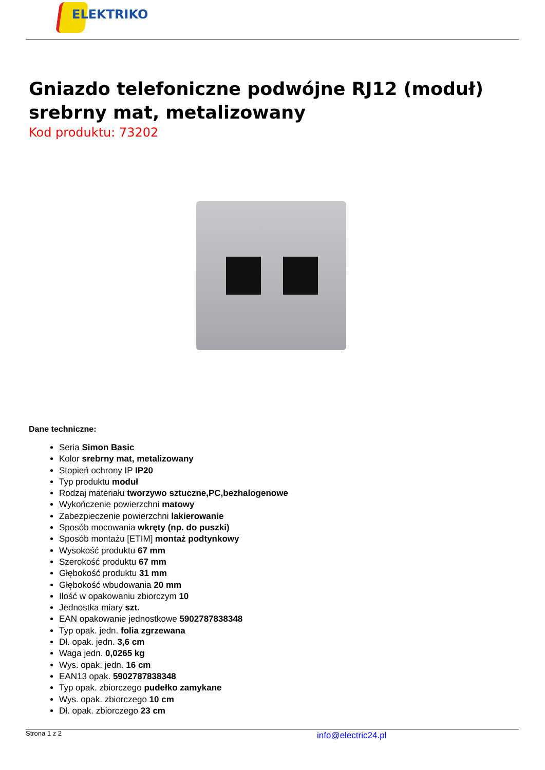ELEKTRIKO
Gniazdo telefoniczne podwójne RJ12 (moduł) srebrny mat, metalizowany
Kod produktu: 73202
Dane techniczne:
Seria Simon Basic
Kolor srebrny mat, metalizowany
Stopień ochrony IP IP20
Typ produktu moduł
Rodzaj materiału tworzywo sztuczne,PC,bezhalogenowe
Wykończenie powierzchni matowy
Zabezpieczenie powierzchni lakierowanie
Sposób mocowania wkręty (np. do puszki)
Sposób montażu [ETIM] montaż podtynkowy
Wysokość produktu 67 mm
Szerokość produktu 67 mm
Głębokość produktu 31 mm
Głębokość wbudowania 20 mm
Ilość w opakowaniu zbiorczym 10
Jednostka miary szt.
EAN opakowanie jednostkowe 5902787838348
Typ opak. jedn. folia zgrzewana
Dł. opak. jedn. 3,6 cm
Waga jedn. 0,0265 kg
Wys. opak. jedn. 16 cm
EAN13 opak. 5902787838348
Typ opak. zbiorczego pudełko zamykane
Wys. opak. zbiorczego 10 cm
Dł. opak. zbiorczego 23 cm
Strona 1 z 2 info@electric24.pl